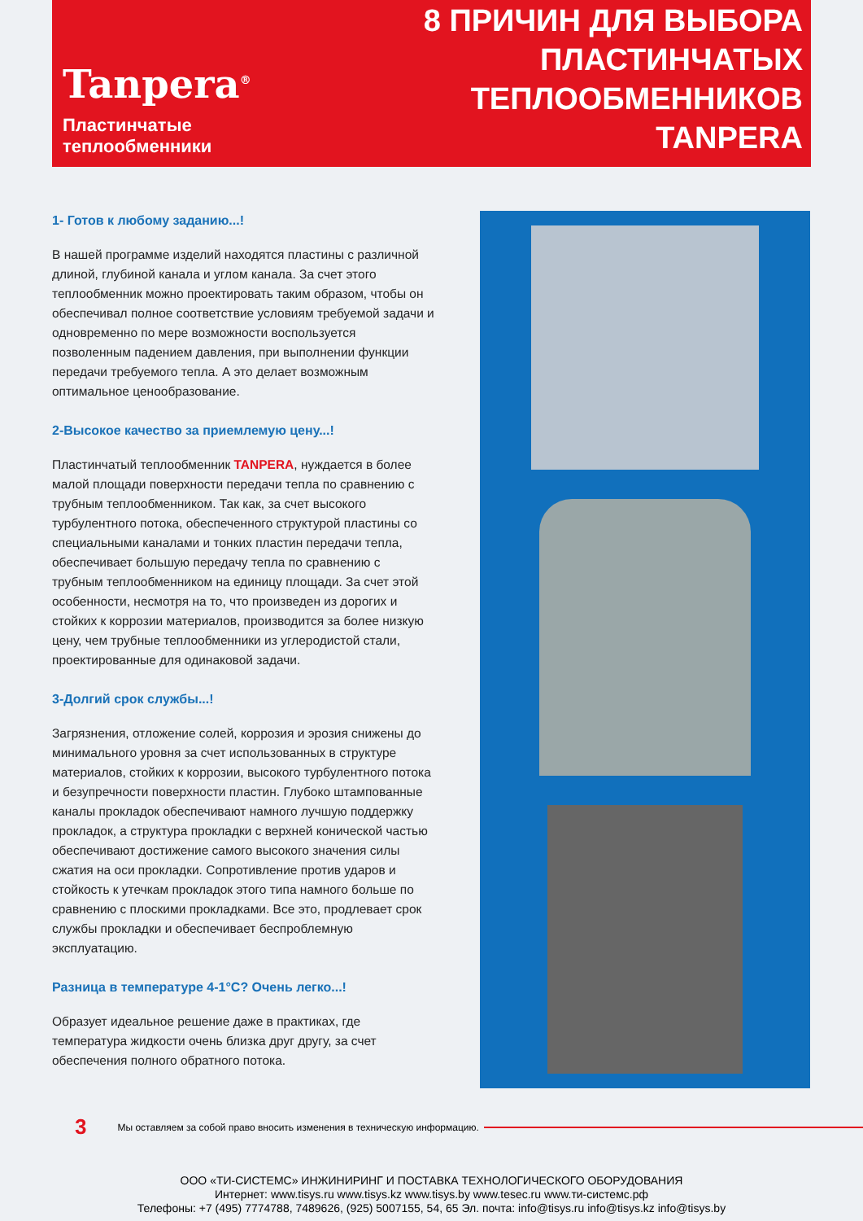Tanpera<sup>®</sup>
Пластинчатые теплообменники
8 ПРИЧИН ДЛЯ ВЫБОРА
ПЛАСТИНЧАТЫХ
ТЕПЛООБМЕННИКОВ TANPERA
1- Готов к любому заданию...!
В нашей программе изделий находятся пластины с различной длиной, глубиной канала и углом канала. За счет этого теплообменник можно проектировать таким образом, чтобы он обеспечивал полное соответствие условиям требуемой задачи и одновременно по мере возможности воспользуется позволенным падением давления, при выполнении функции передачи требуемого тепла. А это делает возможным оптимальное ценообразование.
2-Высокое качество за приемлемую цену...!
Пластинчатый теплообменник TANPERA, нуждается в более малой площади поверхности передачи тепла по сравнению с трубным теплообменником. Так как, за счет высокого турбулентного потока, обеспеченного структурой пластины со специальными каналами и тонких пластин передачи тепла, обеспечивает большую передачу тепла по сравнению с трубным теплообменником на единицу площади. За счет этой особенности, несмотря на то, что произведен из дорогих и стойких к коррозии материалов, производится за более низкую цену, чем трубные теплообменники из углеродистой стали, проектированные для одинаковой задачи.
3-Долгий срок службы...!
Загрязнения, отложение солей, коррозия и эрозия снижены до минимального уровня за счет использованных в структуре материалов, стойких к коррозии, высокого турбулентного потока и безупречности поверхности пластин. Глубоко штампованные каналы прокладок обеспечивают намного лучшую поддержку прокладок, а структура прокладки с верхней конической частью обеспечивают достижение самого высокого значения силы сжатия на оси прокладки. Сопротивление против ударов и стойкость к утечкам прокладок этого типа намного больше по сравнению с плоскими прокладками. Все это, продлевает срок службы прокладки и обеспечивает беспроблемную эксплуатацию.
Разница в температуре 4-1°C? Очень легко...!
Образует идеальное решение даже в практиках, где температура жидкости очень близка друг другу, за счет обеспечения полного обратного потока.
3 Мы оставляем за собой право вносить изменения в техническую информацию.
ООО «ТИ-СИСТЕМС» ИНЖИНИРИНГ И ПОСТАВКА ТЕХНОЛОГИЧЕСКОГО ОБОРУДОВАНИЯ
Интернет: www.tisys.ru www.tisys.kz www.tisys.by www.tesec.ru www.ти-системс.рф
Телефоны: +7 (495) 7774788, 7489626, (925) 5007155, 54, 65 Эл. почта: info@tisys.ru info@tisys.kz info@tisys.by